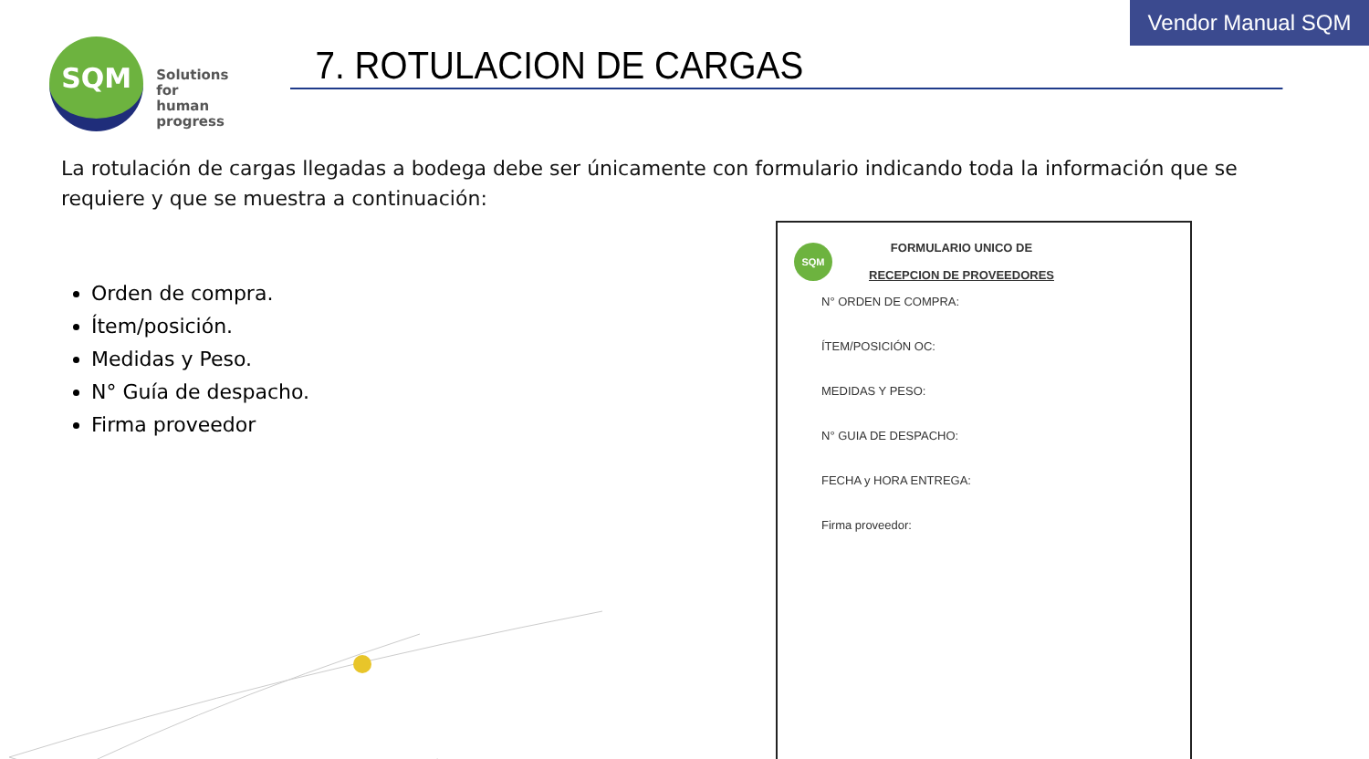Vendor Manual SQM
SQM
Solutions
for human
progress
7. ROTULACION DE CARGAS
La rotulación de cargas llegadas a bodega debe ser únicamente con formulario indicando toda la información que se requiere y que se muestra a continuación:
Orden de compra.
Ítem/posición.
Medidas y Peso.
N° Guía de despacho.
Firma proveedor
SQM
FORMULARIO UNICO DE
RECEPCION DE PROVEEDORES
N° ORDEN DE COMPRA:
ÍTEM/POSICIÓN OC:
MEDIDAS Y PESO:
N° GUIA DE DESPACHO:
FECHA y HORA ENTREGA:
Firma proveedor: